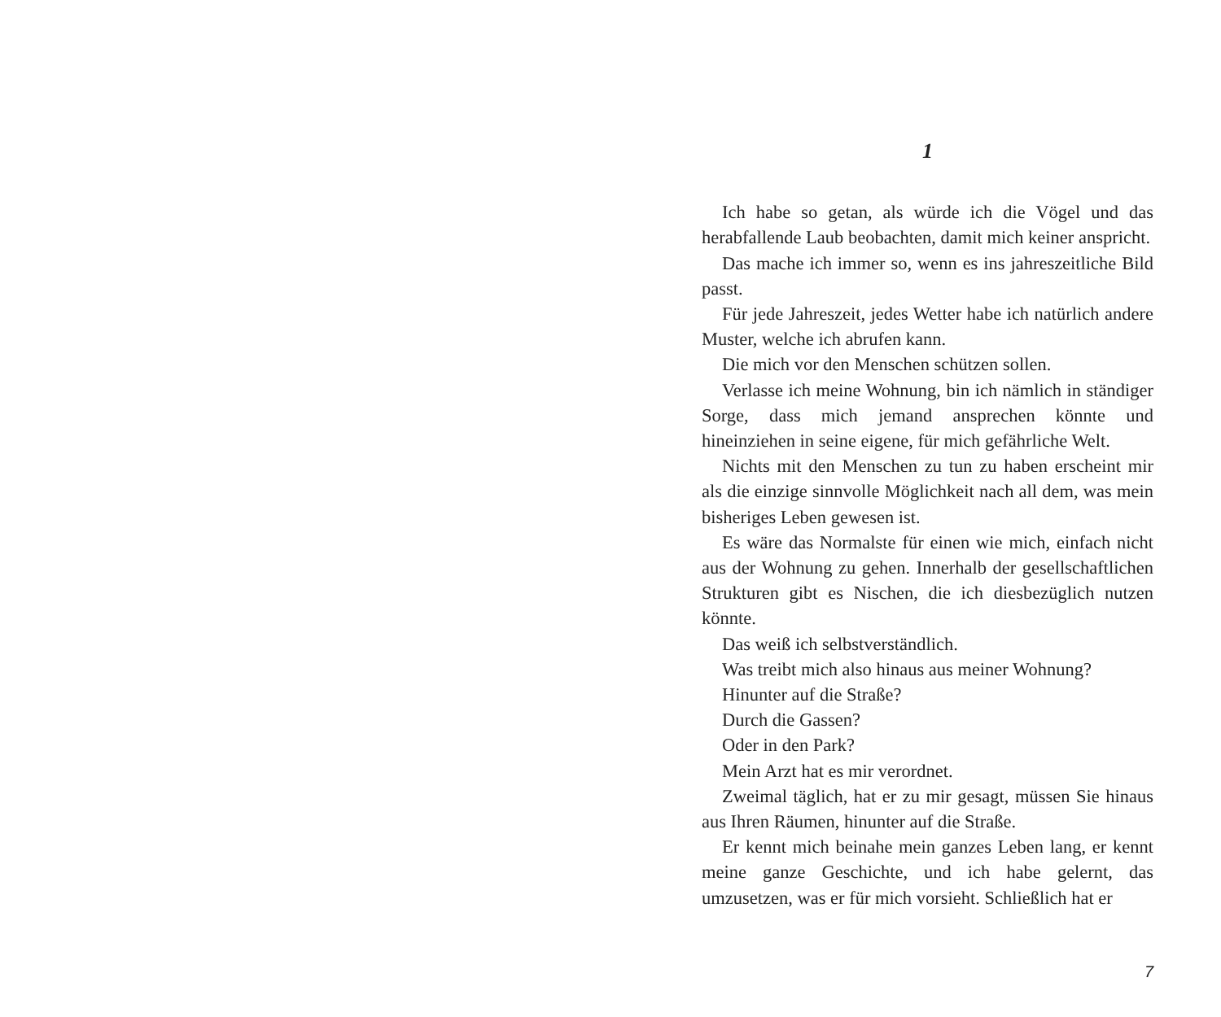1
Ich habe so getan, als würde ich die Vögel und das herabfallende Laub beobachten, damit mich keiner anspricht.
Das mache ich immer so, wenn es ins jahreszeitliche Bild passt.
Für jede Jahreszeit, jedes Wetter habe ich natürlich andere Muster, welche ich abrufen kann.
Die mich vor den Menschen schützen sollen.
Verlasse ich meine Wohnung, bin ich nämlich in ständiger Sorge, dass mich jemand ansprechen könnte und hineinziehen in seine eigene, für mich gefährliche Welt.
Nichts mit den Menschen zu tun zu haben erscheint mir als die einzige sinnvolle Möglichkeit nach all dem, was mein bisheriges Leben gewesen ist.
Es wäre das Normalste für einen wie mich, einfach nicht aus der Wohnung zu gehen. Innerhalb der gesellschaftlichen Strukturen gibt es Nischen, die ich diesbezüglich nutzen könnte.
Das weiß ich selbstverständlich.
Was treibt mich also hinaus aus meiner Wohnung?
Hinunter auf die Straße?
Durch die Gassen?
Oder in den Park?
Mein Arzt hat es mir verordnet.
Zweimal täglich, hat er zu mir gesagt, müssen Sie hinaus aus Ihren Räumen, hinunter auf die Straße.
Er kennt mich beinahe mein ganzes Leben lang, er kennt meine ganze Geschichte, und ich habe gelernt, das umzusetzen, was er für mich vorsieht. Schließlich hat er
7